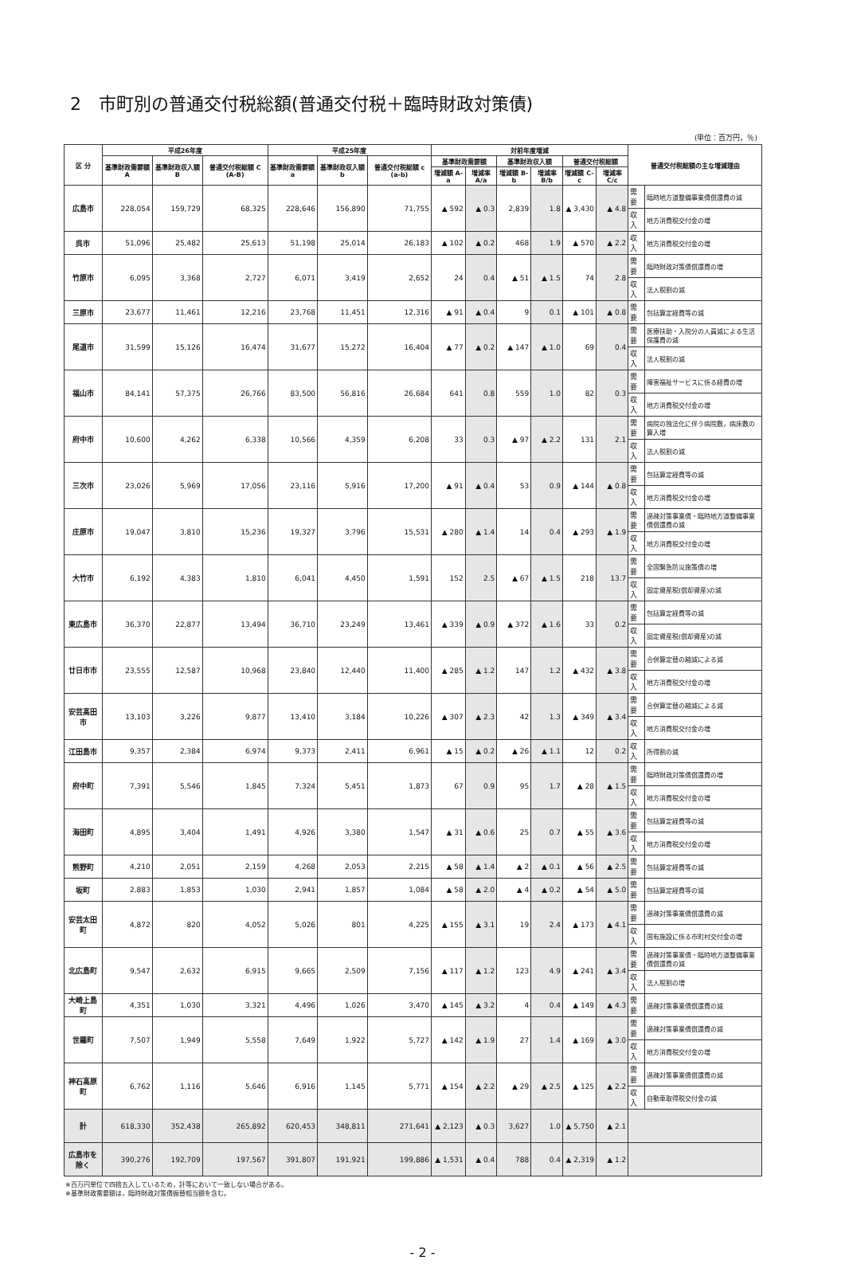2　市町別の普通交付税総額(普通交付税＋臨時財政対策債)
(単位：百万円，％)
| 区 分 | 平成26年度 | | | 平成25年度 | | | 対前年度増減 | | | | | | 普通交付税総額の主な増減理由 | |
| --- | --- | --- | --- | --- | --- | --- | --- | --- | --- | --- | --- | --- | --- | --- |
| | 基準財政需要額 A | 基準財政収入額 B | 普通交付税総額 C (A-B) | 基準財政需要額 a | 基準財政収入額 b | 普通交付税総額 c (a-b) | 基準財政需要額 | | 基準財政収入額 | | 普通交付税総額 | | | |
| | | | | | | | 増減額 A-a | 増減率 A/a | 増減額 B-b | 増減率 B/b | 増減額 C-c | 増減率 C/c | | |
| 広島市 | 228,054 | 159,729 | 68,325 | 228,646 | 156,890 | 71,755 | ▲ 592 | ▲ 0.3 | 2,839 | 1.8 | ▲ 3,430 | ▲ 4.8 | 需要 | 臨時地方道整備事業債償還費の減 |
| | | | | | | | | | | | | | 収入 | 地方消費税交付金の増 |
| 呉市 | 51,096 | 25,482 | 25,613 | 51,198 | 25,014 | 26,183 | ▲ 102 | ▲ 0.2 | 468 | 1.9 | ▲ 570 | ▲ 2.2 | 収入 | 地方消費税交付金の増 |
| 竹原市 | 6,095 | 3,368 | 2,727 | 6,071 | 3,419 | 2,652 | 24 | 0.4 | ▲ 51 | ▲ 1.5 | 74 | 2.8 | 需要 | 臨時財政対策債償還費の増 |
| | | | | | | | | | | | | | 収入 | 法人税割の減 |
| 三原市 | 23,677 | 11,461 | 12,216 | 23,768 | 11,451 | 12,316 | ▲ 91 | ▲ 0.4 | 9 | 0.1 | ▲ 101 | ▲ 0.8 | 需要 | 包括算定経費等の減 |
| 尾道市 | 31,599 | 15,126 | 16,474 | 31,677 | 15,272 | 16,404 | ▲ 77 | ▲ 0.2 | ▲ 147 | ▲ 1.0 | 69 | 0.4 | 需要 | 医療扶助・入院分の人員減による生活保護費の減 |
| | | | | | | | | | | | | | 収入 | 法人税割の減 |
| 福山市 | 84,141 | 57,375 | 26,766 | 83,500 | 56,816 | 26,684 | 641 | 0.8 | 559 | 1.0 | 82 | 0.3 | 需要 | 障害福祉サービスに係る経費の増 |
| | | | | | | | | | | | | | 収入 | 地方消費税交付金の増 |
| 府中市 | 10,600 | 4,262 | 6,338 | 10,566 | 4,359 | 6,208 | 33 | 0.3 | ▲ 97 | ▲ 2.2 | 131 | 2.1 | 需要 | 病院の独法化に伴う病院数，病床数の算入増 |
| | | | | | | | | | | | | | 収入 | 法人税割の減 |
| 三次市 | 23,026 | 5,969 | 17,056 | 23,116 | 5,916 | 17,200 | ▲ 91 | ▲ 0.4 | 53 | 0.9 | ▲ 144 | ▲ 0.8 | 需要 | 包括算定経費等の減 |
| | | | | | | | | | | | | | 収入 | 地方消費税交付金の増 |
| 庄原市 | 19,047 | 3,810 | 15,236 | 19,327 | 3,796 | 15,531 | ▲ 280 | ▲ 1.4 | 14 | 0.4 | ▲ 293 | ▲ 1.9 | 需要 | 過疎対策事業債・臨時地方道整備事業債償還費の減 |
| | | | | | | | | | | | | | 収入 | 地方消費税交付金の増 |
| 大竹市 | 6,192 | 4,383 | 1,810 | 6,041 | 4,450 | 1,591 | 152 | 2.5 | ▲ 67 | ▲ 1.5 | 218 | 13.7 | 需要 | 全国緊急防災施策債の増 |
| | | | | | | | | | | | | | 収入 | 固定資産税(償却資産)の減 |
| 東広島市 | 36,370 | 22,877 | 13,494 | 36,710 | 23,249 | 13,461 | ▲ 339 | ▲ 0.9 | ▲ 372 | ▲ 1.6 | 33 | 0.2 | 需要 | 包括算定経費等の減 |
| | | | | | | | | | | | | | 収入 | 固定資産税(償却資産)の減 |
| 廿日市市 | 23,555 | 12,587 | 10,968 | 23,840 | 12,440 | 11,400 | ▲ 285 | ▲ 1.2 | 147 | 1.2 | ▲ 432 | ▲ 3.8 | 需要 | 合併算定替の縮減による減 |
| | | | | | | | | | | | | | 収入 | 地方消費税交付金の増 |
| 安芸高田市 | 13,103 | 3,226 | 9,877 | 13,410 | 3,184 | 10,226 | ▲ 307 | ▲ 2.3 | 42 | 1.3 | ▲ 349 | ▲ 3.4 | 需要 | 合併算定替の縮減による減 |
| | | | | | | | | | | | | | 収入 | 地方消費税交付金の増 |
| 江田島市 | 9,357 | 2,384 | 6,974 | 9,373 | 2,411 | 6,961 | ▲ 15 | ▲ 0.2 | ▲ 26 | ▲ 1.1 | 12 | 0.2 | 収入 | 所得割の減 |
| 府中町 | 7,391 | 5,546 | 1,845 | 7,324 | 5,451 | 1,873 | 67 | 0.9 | 95 | 1.7 | ▲ 28 | ▲ 1.5 | 需要 | 臨時財政対策債償還費の増 |
| | | | | | | | | | | | | | 収入 | 地方消費税交付金の増 |
| 海田町 | 4,895 | 3,404 | 1,491 | 4,926 | 3,380 | 1,547 | ▲ 31 | ▲ 0.6 | 25 | 0.7 | ▲ 55 | ▲ 3.6 | 需要 | 包括算定経費等の減 |
| | | | | | | | | | | | | | 収入 | 地方消費税交付金の増 |
| 熊野町 | 4,210 | 2,051 | 2,159 | 4,268 | 2,053 | 2,215 | ▲ 58 | ▲ 1.4 | ▲ 2 | ▲ 0.1 | ▲ 56 | ▲ 2.5 | 需要 | 包括算定経費等の減 |
| 坂町 | 2,883 | 1,853 | 1,030 | 2,941 | 1,857 | 1,084 | ▲ 58 | ▲ 2.0 | ▲ 4 | ▲ 0.2 | ▲ 54 | ▲ 5.0 | 需要 | 包括算定経費等の減 |
| 安芸太田町 | 4,872 | 820 | 4,052 | 5,026 | 801 | 4,225 | ▲ 155 | ▲ 3.1 | 19 | 2.4 | ▲ 173 | ▲ 4.1 | 需要 | 過疎対策事業債償還費の減 |
| | | | | | | | | | | | | | 収入 | 国有施設に係る市町村交付金の増 |
| 北広島町 | 9,547 | 2,632 | 6,915 | 9,665 | 2,509 | 7,156 | ▲ 117 | ▲ 1.2 | 123 | 4.9 | ▲ 241 | ▲ 3.4 | 需要 | 過疎対策事業債・臨時地方道整備事業債償還費の減 |
| | | | | | | | | | | | | | 収入 | 法人税割の増 |
| 大崎上島町 | 4,351 | 1,030 | 3,321 | 4,496 | 1,026 | 3,470 | ▲ 145 | ▲ 3.2 | 4 | 0.4 | ▲ 149 | ▲ 4.3 | 需要 | 過疎対策事業債償還費の減 |
| 世羅町 | 7,507 | 1,949 | 5,558 | 7,649 | 1,922 | 5,727 | ▲ 142 | ▲ 1.9 | 27 | 1.4 | ▲ 169 | ▲ 3.0 | 需要 | 過疎対策事業債償還費の減 |
| | | | | | | | | | | | | | 収入 | 地方消費税交付金の増 |
| 神石高原町 | 6,762 | 1,116 | 5,646 | 6,916 | 1,145 | 5,771 | ▲ 154 | ▲ 2.2 | ▲ 29 | ▲ 2.5 | ▲ 125 | ▲ 2.2 | 需要 | 過疎対策事業債償還費の減 |
| | | | | | | | | | | | | | 収入 | 自動車取得税交付金の減 |
| 計 | 618,330 | 352,438 | 265,892 | 620,453 | 348,811 | 271,641 | ▲ 2,123 | ▲ 0.3 | 3,627 | 1.0 | ▲ 5,750 | ▲ 2.1 | | |
| 広島市を除く | 390,276 | 192,709 | 197,567 | 391,807 | 191,921 | 199,886 | ▲ 1,531 | ▲ 0.4 | 788 | 0.4 | ▲ 2,319 | ▲ 1.2 | | |
※百万円単位で四捨五入しているため，計等において一致しない場合がある。
※基準財政需要額は，臨時財政対策債振替相当額を含む。
- 2 -